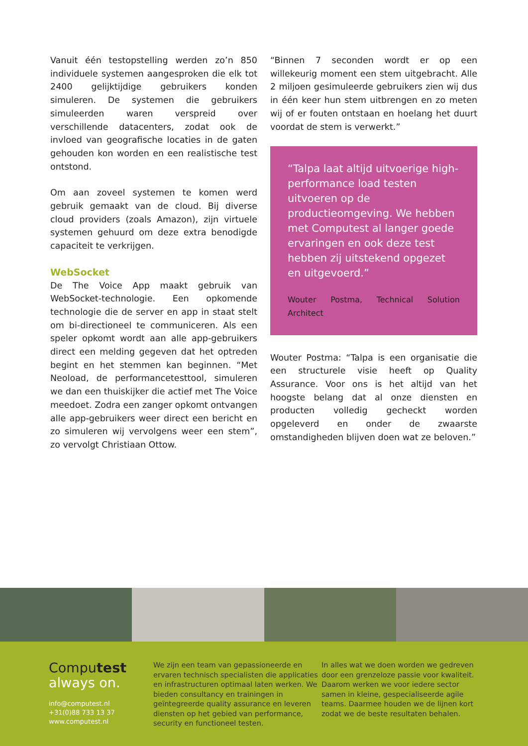Vanuit één testopstelling werden zo’n 850 individuele systemen aangesproken die elk tot 2400 gelijktijdige gebruikers konden simuleren. De systemen die gebruikers simuleerden waren verspreid over verschillende datacenters, zodat ook de invloed van geografische locaties in de gaten gehouden kon worden en een realistische test ontstond.
Om aan zoveel systemen te komen werd gebruik gemaakt van de cloud. Bij diverse cloud providers (zoals Amazon), zijn virtuele systemen gehuurd om deze extra benodigde capaciteit te verkrijgen.
WebSocket
De The Voice App maakt gebruik van WebSocket-technologie. Een opkomende technologie die de server en app in staat stelt om bi-directioneel te communiceren. Als een speler opkomt wordt aan alle app-gebruikers direct een melding gegeven dat het optreden begint en het stemmen kan beginnen. “Met Neoload, de performancetesttool, simuleren we dan een thuiskijker die actief met The Voice meedoet. Zodra een zanger opkomt ontvangen alle app-gebruikers weer direct een bericht en zo simuleren wij vervolgens weer een stem”, zo vervolgt Christiaan Ottow.
“Binnen 7 seconden wordt er op een willekeurig moment een stem uitgebracht. Alle 2 miljoen gesimuleerde gebruikers zien wij dus in één keer hun stem uitbrengen en zo meten wij of er fouten ontstaan en hoelang het duurt voordat de stem is verwerkt.”
“Talpa laat altijd uitvoerige high-performance load testen uitvoeren op de productieomgeving. We hebben met Computest al langer goede ervaringen en ook deze test hebben zij uitstekend opgezet en uitgevoerd.”
Wouter Postma, Technical Solution Architect
Wouter Postma: “Talpa is een organisatie die een structurele visie heeft op Quality Assurance. Voor ons is het altijd van het hoogste belang dat al onze diensten en producten volledig gecheckt worden opgeleverd en onder de zwaarste omstandigheden blijven doen wat ze beloven.”
Computest
always on.
info@computest.nl
+31(0)88 733 13 37
www.computest.nl
We zijn een team van gepassioneerde en ervaren technisch specialisten die applicaties en infrastructuren optimaal laten werken. We bieden consultancy en trainingen in geïntegreerde quality assurance en leveren diensten op het gebied van performance, security en functioneel testen.
In alles wat we doen worden we gedreven door een grenzeloze passie voor kwaliteit. Daarom werken we voor iedere sector samen in kleine, gespecialiseerde agile teams. Daarmee houden we de lijnen kort zodat we de beste resultaten behalen.